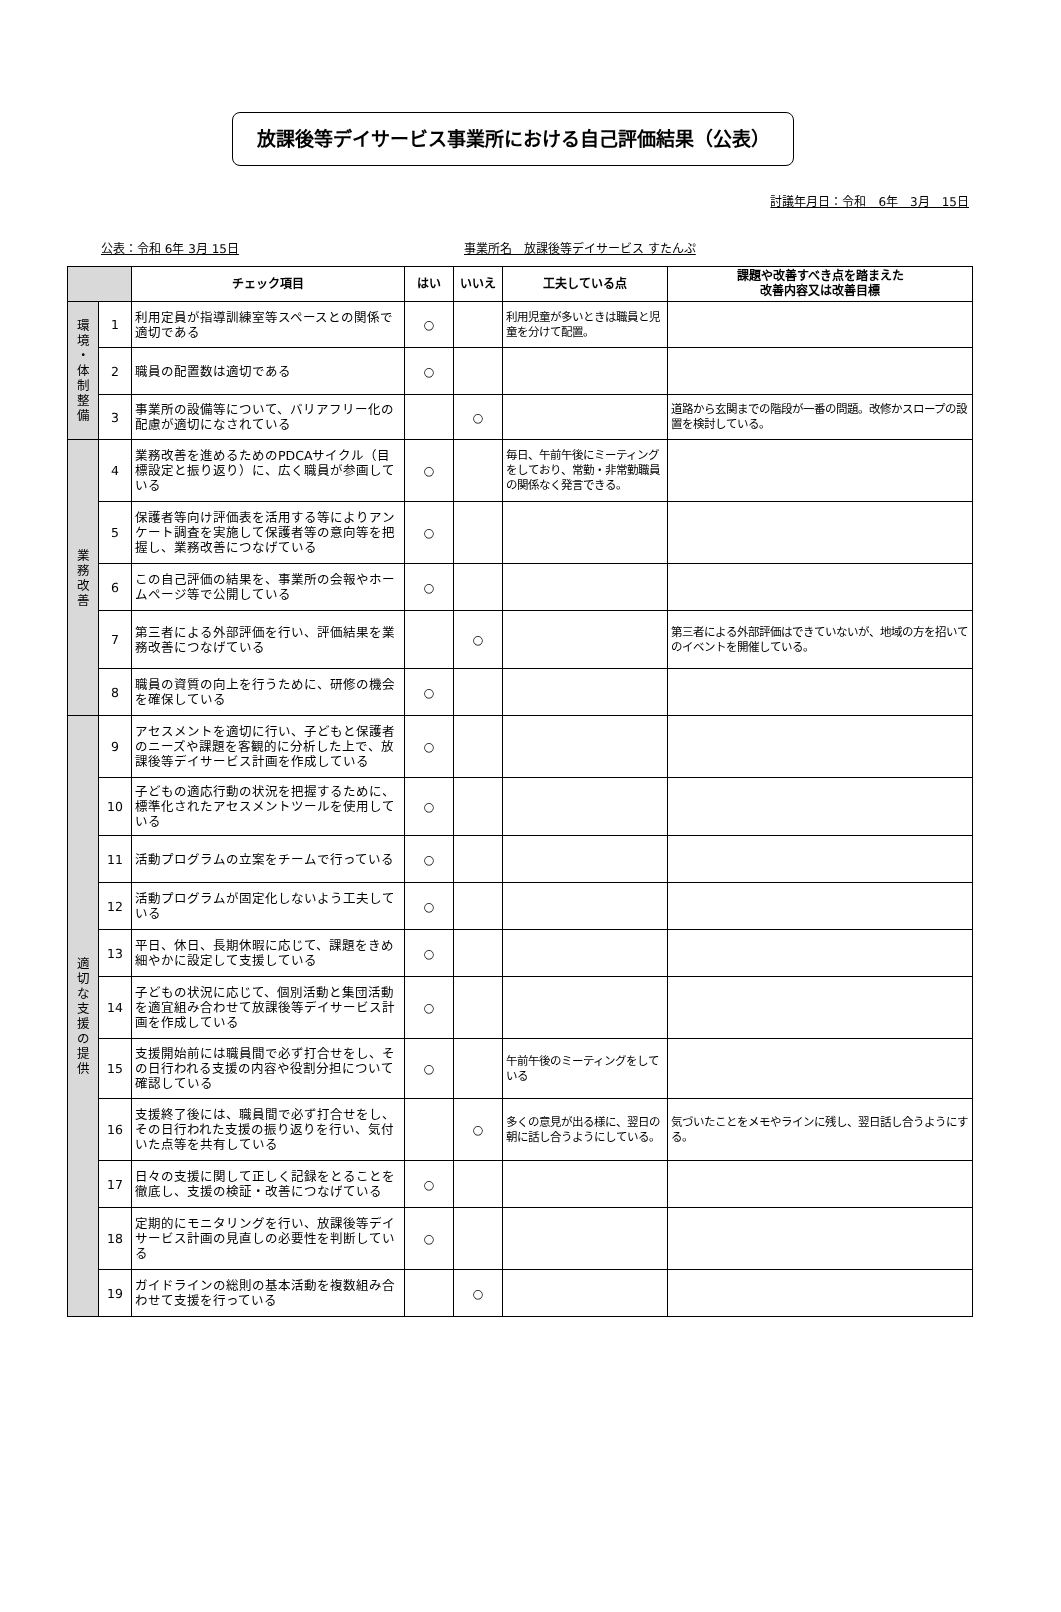放課後等デイサービス事業所における自己評価結果（公表）
討議年月日：令和　6年　3月　15日
公表：令和 6年 3月 15日 事業所名　放課後等デイサービス すたんぷ
| | | チェック項目 | はい | いいえ | 工夫している点 | 課題や改善すべき点を踏まえた 改善内容又は改善目標 |
| --- | --- | --- | --- | --- | --- | --- |
| 環 境 ・ 体 制 整 備 | 1 | 利用定員が指導訓練室等スペースとの関係で適切である | ○ | | 利用児童が多いときは職員と児童を分けて配置。 | |
| | 2 | 職員の配置数は適切である | ○ | | | |
| | 3 | 事業所の設備等について、バリアフリー化の配慮が適切になされている | | ○ | | 道路から玄関までの階段が一番の問題。改修かスロープの設置を検討している。 |
| 業 務 改 善 | 4 | 業務改善を進めるためのPDCAサイクル（目標設定と振り返り）に、広く職員が参画している | ○ | | 毎日、午前午後にミーティングをしており、常勤・非常勤職員の関係なく発言できる。 | |
| | 5 | 保護者等向け評価表を活用する等によりアンケート調査を実施して保護者等の意向等を把握し、業務改善につなげている | ○ | | | |
| | 6 | この自己評価の結果を、事業所の会報やホームページ等で公開している | ○ | | | |
| | 7 | 第三者による外部評価を行い、評価結果を業務改善につなげている | | ○ | | 第三者による外部評価はできていないが、地域の方を招いてのイベントを開催している。 |
| | 8 | 職員の資質の向上を行うために、研修の機会を確保している | ○ | | | |
| 適 切 な 支 援 の 提 供 | 9 | アセスメントを適切に行い、子どもと保護者のニーズや課題を客観的に分析した上で、放課後等デイサービス計画を作成している | ○ | | | |
| | 10 | 子どもの適応行動の状況を把握するために、標準化されたアセスメントツールを使用している | ○ | | | |
| | 11 | 活動プログラムの立案をチームで行っている | ○ | | | |
| | 12 | 活動プログラムが固定化しないよう工夫している | ○ | | | |
| | 13 | 平日、休日、長期休暇に応じて、課題をきめ細やかに設定して支援している | ○ | | | |
| | 14 | 子どもの状況に応じて、個別活動と集団活動を適宜組み合わせて放課後等デイサービス計画を作成している | ○ | | | |
| | 15 | 支援開始前には職員間で必ず打合せをし、その日行われる支援の内容や役割分担について確認している | ○ | | 午前午後のミーティングをしている | |
| | 16 | 支援終了後には、職員間で必ず打合せをし、その日行われた支援の振り返りを行い、気付いた点等を共有している | | ○ | 多くの意見が出る様に、翌日の朝に話し合うようにしている。 | 気づいたことをメモやラインに残し、翌日話し合うようにする。 |
| | 17 | 日々の支援に関して正しく記録をとることを徹底し、支援の検証・改善につなげている | ○ | | | |
| | 18 | 定期的にモニタリングを行い、放課後等デイサービス計画の見直しの必要性を判断している | ○ | | | |
| | 19 | ガイドラインの総則の基本活動を複数組み合わせて支援を行っている | | ○ | | |